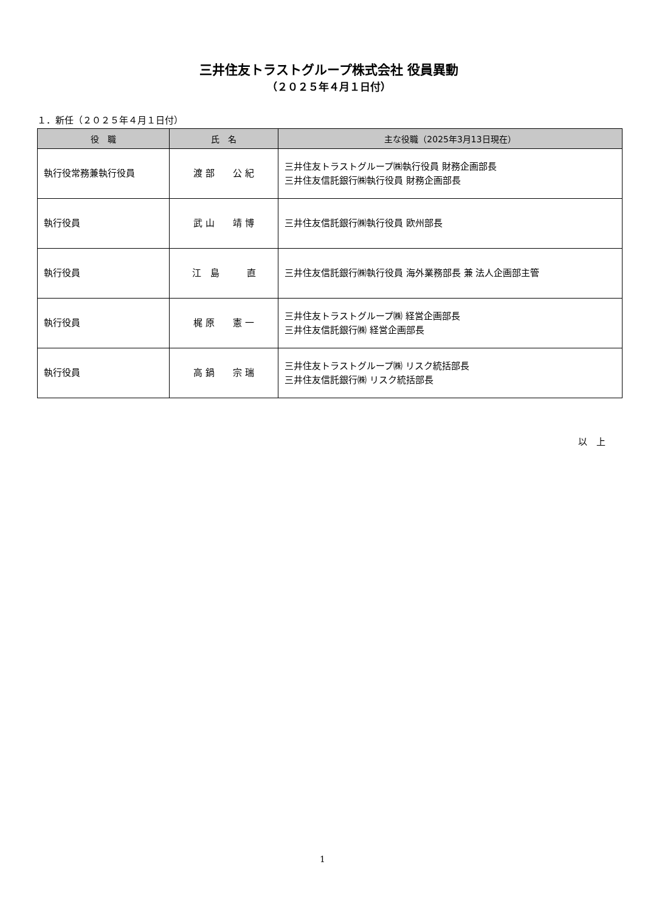三井住友トラストグループ株式会社 役員異動
（２０２５年４月１日付）
１．新任（２０２５年４月１日付）
| 役 職 | 氏 名 | 主な役職（2025年3月13日現在） |
| --- | --- | --- |
| 執行役常務兼執行役員 | 渡 部 公 紀 | 三井住友トラストグループ㈱執行役員 財務企画部長 三井住友信託銀行㈱執行役員 財務企画部長 |
| 執行役員 | 武 山 靖 博 | 三井住友信託銀行㈱執行役員 欧州部長 |
| 執行役員 | 江 島 直 | 三井住友信託銀行㈱執行役員 海外業務部長 兼 法人企画部主管 |
| 執行役員 | 梶 原 憲 一 | 三井住友トラストグループ㈱ 経営企画部長 三井住友信託銀行㈱ 経営企画部長 |
| 執行役員 | 高 鍋 宗 瑞 | 三井住友トラストグループ㈱ リスク統括部長 三井住友信託銀行㈱ リスク統括部長 |
以　上
1